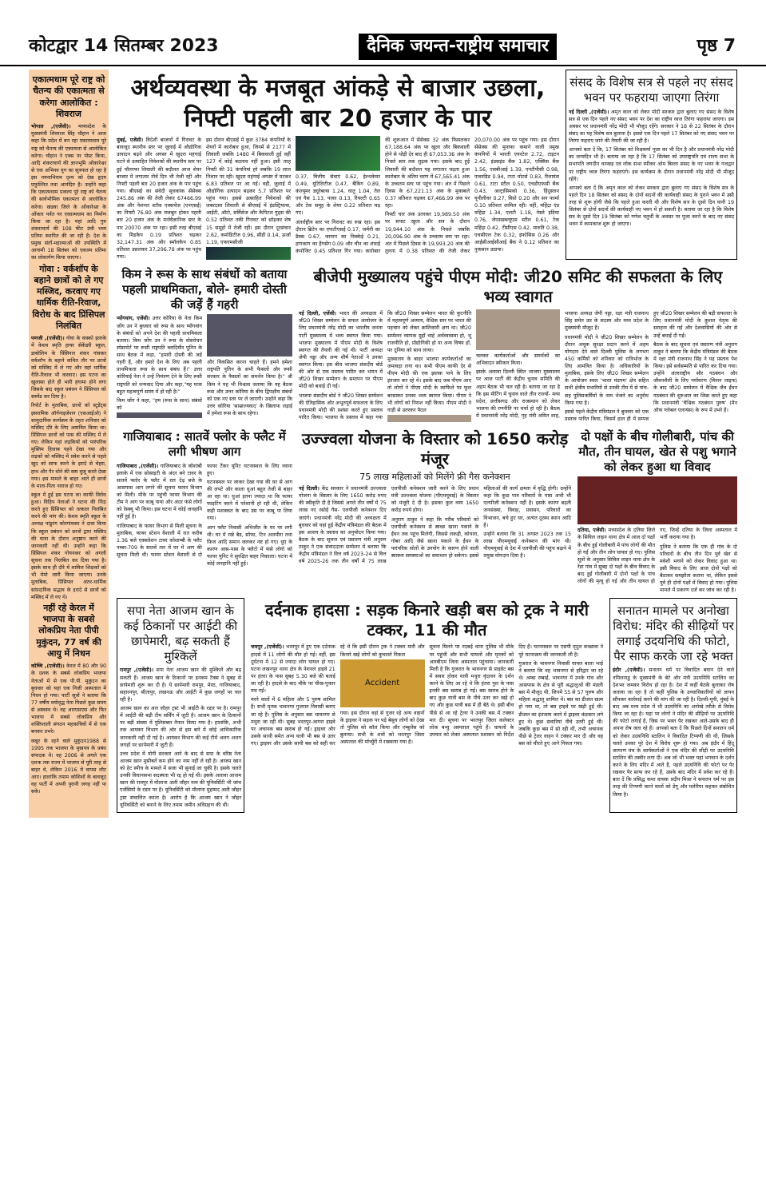कोटद्वार 14 सितम्बर 2023 दैनिक जयन्त-राष्ट्रीय समाचार पृष्ठ 7
एकात्मधाम पूरे राष्ट्र को चैतन्य की एकात्मता से करेगा आलोकित : शिवराज
भोपाल ,(एजेंसी)। मध्यप्रदेश के मुख्यमंत्री शिवराज सिंह चौहान ने आज कहा कि प्रदेश में बन रहा एकात्मधाम पूरे राष्ट्र को चैतन्य की एकात्मता से आलोकित करेगा। चौहान ने एक्स पर पोस्ट किया, आदि शंकराचार्य की ज्ञानभूमि ओंकारेश्वर से एक अभिनव युग का सूत्रपात हो रहा है इस नयनाभिराम दृश्य को देख हृदय प्रफुल्लित तथा आनंदित है। उन्होंने कहा कि एकात्मधाम प्रकल्प पूरे राष्ट्र को चैतन्य की सार्वभौमिक एकात्मता से आलोकित करेगा। खंडवा जिले के ओंकारेश्वर के ओंकार पर्वत पर एकात्मधाम का निर्माण किया जा रहा है। यहां आदि गुरु शंकराचार्य की 108 फीट उंची भव्य प्रतिमा स्थापित की जा रही है। देश के प्रमुख संतों-महात्माओं की उपस्थिति में आगामी 18 सितंबर को एकात्म प्रतिमा का लोकार्पण किया जाएगा।
गोवा : वर्कशॉप के बहाने छात्रों को ले गए मस्जिद, करवाए गए धार्मिक रीति-रिवाज, विरोध के बाद प्रिंसिपल निलंबित
पणजी ,(एजेंसी)। गोवा के वास्को इलाके में केशव स्मृति हायर सेकेंडरी स्कूल, डाबोलिम के प्रिंसिपल शंकर गांवकर वर्कशॉप के बहाने कथित तौर पर छात्रों को मस्जिद में ले गए और वहां धार्मिक रीति-रिवाज भी करवाए। इस घटना का खुलासा होते ही भारी हंगामा होने लगा जिसके बाद स्कूल प्रबंधन ने प्रिंसिपल को सस्पेंड कर दिया है।
रिपोर्ट के मुताबिक, छात्रों को स्टूडेंट्स इस्लामिक ऑर्गनाइजेशन (एसआईओ) ने सामुदायिक कार्यक्रम के तहत शनिवार को मस्जिद दौरे के लिए आमंत्रित किया था। प्रिंसिपल छात्रों को पास की मस्जिद में ले गए। लेकिन यहां लड़कियों को पारंपरिक मुस्लिम हिजाब पहने देखा गया और लड़कों को मस्जिद में प्रवेश करने से पहले खुद को साफ करने के इरादे से चेहरा, हाथ और पैर धोने की रस्म वुजू करते देखा गया। इस मामले के बाहर आते ही छात्रों के माता-पिता नाराज हो गए।
स्कूल में हुई इस घटना का काफी विरोध हुआ। विहिप नेताओं ने घटना की निंदा करते हुए प्रिंसिपल को तत्काल निलंबित करने की मांग की। केशव स्मृति स्कूल के अध्यक्ष पांडुरंग कोरगांवकर ने दावा किया कि स्कूल प्रबंधन को छात्रों द्वारा मस्जिद की यात्रा के दौरान अनुष्ठान करने की जानकारी नहीं थी। उन्होंने कहा कि प्रिंसिपल शंकर गोयनकर को अगली सूचना तक निलंबित कर दिया गया है। इसके साथ ही दौरे में शामिल शिक्षकों को भी मेमो जारी किया जाएगा। उनके मुताबिक, प्रिंसिपल अंतर-धार्मिक सांप्रदायिक सद्भाव के इरादे से छात्रों को मस्जिद में ले गए थे।
नहीं रहे केरल में भाजपा के सबसे लोकप्रिय नेता पीपी मुकुंदन, 77 वर्ष की आयु में निधन
कोच्चि ,(एजेंसी)। केरल में 80 और 90 के दशक के सबसे लोकप्रिय भाजपा नेताओं में से एक पी.पी. मुकुंदन का बुधवार को यहां एक निजी अस्पताल में निधन हो गया। पार्टी सूत्रों ने बताया कि 77 वर्षीय वयोवृद्ध नेता पिछले कुछ समय से अस्वस्थ थे। वह आरएसएस और फिर भाजपा में सबसे लोकप्रिय और शक्तिशाली संगठन महासचिवों में से एक बनकर उभरे।
कन्नूर के रहने वाले मुकुंदन1988 से 1995 तक भाजपा के मुखपत्र के प्रबंध संपादक थे। वह 2006 से अगले एक दशक तक राज्य में भाजपा से पूरी तरह से बाहर थे, लेकिन 2016 में वापस लौट आए। हालांकि तमाम कोशिशों के बावजूद वह पार्टी में अपनी पुरानी जगह नहीं पा सके।
अर्थव्यवस्था के मजबूत आंकड़े से बाजार उछला, निफ्टी पहली बार 20 हजार के पार
मुंबई, एजेंसी। विदेशी बाजारों में गिरावट के बावजूद स्थानीय स्तर पर जुलाई में औद्योगिक उत्पादन बढ़ने और अगस्त में खुदरा महंगाई घटने से उत्साहित निवेशकों की स्थानीय स्तर पर हुई चौतरफा लिवाली की बदौलत आज शेयर बाजार में लगातार नौवें दिन भी तेजी रही और निफ्टी पहली बार 20 हजार अंक के पार पहुंच गया। बीएसई का संवेदी सूचकांक सेंसेक्स 245.86 अंक की तेजी लेकर 67466.99 अंक और नेशनल स्टॉक एक्सचेंज (एनएसई) का निफ्टी 76.80 अंक मजबूत होकर पहली बार 20 हजार अंक के मनोवैज्ञानिक स्तर के पार 20070 अंक पर रहा। इसी तरह बीएसई का मिडकैप 0.19 प्रतिशत चढ़कर 32,147.31 अंक और स्मॉलकैप 0.85 प्रतिशत उछलकर 37,296.78 अंक पर पहुंच गया।
इस दौरान बीएसई में कुल 3784 कंपनियों के शेयरों में कारोबार हुआ, जिनमें से 2177 में लिवाली जबकि 1480 में बिकवाली हुई वहीं 127 में कोई बदलाव नहीं हुआ। इसी तरह निफ्टी की 31 कंपनियां हरे जबकि 19 लाल निशान पर रही। खुदरा महंगाई अगस्त में घटकर 6.83 प्रतिशत पर आ गई। वहीं, जुलाई में औद्योगिक उत्पादन बढ़कर 5.7 प्रतिशत पर पहुंच गया। इससे उत्साहित निवेशकों की जबरदस्त लिवाली से बीएसई में इंडस्ट्रियल्स, आईटी, ऑटो, सर्विसेज और कैपिटल गुड्स की 0.52 प्रतिशत तकी गिरावट को छोड़कर शेष 15 समूहों में तेजी रही। इस दौरान दूरसंचार 2.62, कमोडिटीज 0.96, सीडी 0.14, ऊर्जा 1.19, एफएमसीजी
0.37, वित्तीय सेवाएं 0.62, हेल्थकेयर 0.49, यूटिलिटीज 0.47, बैंकिंग 0.89, कंज्यूमर ड्यूरेबल्स 1.24, धातु 1.04, तेल एवं गैस 1.13, पावर 0.13, रियल्टी 0.65 और टेक समूह के शेयर 0.22 प्रतिशत चढ़ गए।
अंतर्राष्ट्रीय स्तर पर गिरावट का रुख रहा। इस दौरान ब्रिटेन का एफटीएसई 0.17, जर्मनी का डैक्स 0.67, जापान का निक्केई 0.21, हांगकांग का हैंगसेंग 0.09 और चीन का शंघाई कंपोजिट 0.45 प्रतिशत गिर गया। कारोबार की शुरूआत में सेंसेक्स 32 अंक फिसलकर 67,188.64 अंक पर खुला और बिकवाली होने से थोड़ी देर बाद ही 67,053.36 अंक के निचले स्तर तक लुढ़क गया। इसके बाद हुई लिवाली की बदौलत यह लगातार चढ़ता हुआ कारोबार के अंतिम चरण में 67,565.41 अंक के उच्चतम स्तर पर पहुंच गया। अंत में पिछले दिवस के 67,221.13 अंक के मुकाबले 0.37 प्रतिशत चढ़कर 67,466.99 अंक पर रहा।
निफ्टी चार अंक उतरकर 19,989.50 अंक पर सपाट खुला और सत्र के दौरान 19,944.10 अंक के निचले जबकि 20,096.90 अंक के उच्चतम स्तर पर रहा। अंत में पिछले दिवस के 19,993.20 अंक की तुलना में 0.38 प्रतिशत की तेजी लेकर 20,070.00 अंक पर पहुंच गया। इस दौरान सेंसेक्स की मुनाफा कमाने वाली प्रमुख कंपनियों में भारती एयरटेल 2.72, टाइटन 2.42, इंडसइंड बैंक 1.82, एक्सिस बैंक 1.56, एसबीआई 1.39, एनटीपीसी 0.98, पावरग्रिड 0.94, टाटा मोटर्स 0.83, रिलायंस 0.61, टाटा स्टील 0.50, एचडीएफसी बैंक 0.43, अल्ट्रासिमको 0.36, हिंदुस्तान यूनीलीवर 0.27, विप्रो 0.20 और सन फार्मा 0.10 प्रतिशत शामिल रही। वहीं, महिंद्रा एंड महिंद्रा 1.34, एलटी 1.18, नेस्ले इंडिया 0.76, जेएसडब्ल्यूएस स्टील 0.61, टेक महिंद्रा 0.42, टीसीएस 0.42, मारुति 0.38, एचसीएल टेक 0.32, इंफोसिस 0.26 और आईसीआईसीआई बैंक ने 0.12 प्रतिशत का नुकसान उठाया।
संसद के विशेष सत्र से पहले नए संसद भवन पर फहराया जाएगा तिरंगा
नई दिल्ली ,(एजेंसी)। अमृत काल को लेकर मोदी सरकार द्वारा बुलाए गए संसद के विशेष सत्र से एक दिन पहले नए संसद भवन पर देश का राष्ट्रीय ध्वज तिरंगा फहराया जाएगा। इस अवसर पर प्रधानमंत्री नरेंद्र मोदी भी मौजूद रहेंगे। सरकार ने 18 से 22 सितंबर के दौरान संसद का यह विशेष सत्र बुलाया है। इससे एक दिन पहले 17 सितंबर को नए संसद भवन पर तिरंगा फहराए जाने की तैयारी की जा रही है।
आपको बता दें कि, 17 सितंबर को विश्वकर्मा पूजा का भी दिन है और प्रधानमंत्री नरेंद्र मोदी का जन्मदिन भी है। बताया जा रहा है कि 17 सितंबर को उपराष्ट्रपति एवं राज्य सभा के सभापति जगदीप धनखड़ एवं लोक सभा स्पीकर ओम बिरला संसद के नए भवन के गजद्वार पर राष्ट्रीय ध्वज तिरंगा फहराएंगे। इस कार्यक्रम के दौरान प्रधानमंत्री नरेंद्र मोदी भी मौजूद रहेंगे।
आपको बता दें कि अमृत काल को लेकर सरकार द्वारा बुलाए गए संसद के विशेष सत्र के पहले दिन 18 सितंबर को संसद के दोनों सदनों की कार्यवाही संसद के पुराने भवन में उसी तरह से शुरू होगी जैसे कि पहले हुआ करती थी और विशेष सत्र के दूसरे दिन यानी 19 सितंबर से दोनों सदनों की कार्यवाही नए भवन में हो सकती है। बताया जा रहा है कि विशेष सत्र के दूसरे दिन 19 सितंबर को गणेश चतुर्थी के अवसर पर पूजा करने के बाद नए संसद भवन में कामकाज शुरू हो जाएगा।
किम ने रूस के साथ संबंधों को बताया पहली प्राथमिकता, बोले- हमारी दोस्ती की जड़ें हैं गहरी
प्योंगयांग, एजेंसी। उत्तर कोरिया के नेता किम जोंग उन ने बुधवार को रूस के साथ प्योंगयांग के संबंधों को अपने देश की पहली प्राथमिकता बताया। किम जोंग उन ने रूस के वोस्तोचन स्पेसपोर्ट पर रूसी राष्ट्रपति व्लादिमीर पुतिन के साथ बैठक में कहा, "हमारी दोस्ती की जड़ें गहरी हैं, और हमारे देश के लिए अब पहली प्राथमिकता रूस के साथ संबंध हैं।" उत्तर कोरियाई नेता ने उन्हें निमंत्रण देने के लिए रूसी राष्ट्रपति को धन्यवाद दिया और कहा,"यह यात्रा बहुत महत्वपूर्ण समय में हो रही है।"
किम जोंग ने कहा, "हम (रूस के साथ) संबंधों को
और विकसित करना चाहते हैं। हमने हमेशा राष्ट्रपति पुतिन के सभी फैसलों और रूसी सरकार के फैसलों का समर्थन किया है।" श्री किम ने यह भी विश्वास जताया कि यह बैठक रूस और उत्तर कोरिया के बीच द्विपक्षीय संबंधों को एक नए स्तर पर ले जाएगी। उन्होंने कहा कि उत्तर कोरिया 'साम्राज्यवाद' के खिलाफ लड़ाई में हमेशा रूस के साथ रहेगा।
बीजेपी मुख्यालय पहुंचे पीएम मोदी: जी20 समिट की सफलता के लिए भव्य स्वागत
नई दिल्ली, एजेंसी। भारत की अध्यक्षता में जी20 शिखर सम्मेलन के सफल आयोजन के लिए प्रधानमंत्री नरेंद्र मोदी का भारतीय जनता पार्टी मुख्यालय में भव्य स्वागत किया गया। भाजपा मुख्यालय में पीएम मोदी के विशेष स्वागत की तैयारी की गई थी। पार्टी अध्यक्ष जेपी नड्डा और अन्य शीर्ष नेताओं ने उनका स्वागत किया। इस बीच भाजपा संसदीय बोर्ड की ओर से एक प्रस्ताव पारित कर भारत में जी20 शिखर सम्मेलन के समापन पर पीएम मोदी को बधाई दी गई।
भाजपा संसदीय बोर्ड ने जी20 शिखर सम्मेलन की ऐतिहासिक और अभूतपूर्व सफलता के लिए प्रधानमंत्री मोदी की प्रशंसा करते हुए प्रस्ताव पारित किया। भाजपा के प्रस्ताव में कहा गया कि जी20 शिखर सम्मेलन भारत की कूटनीति में महत्वपूर्ण अध्याय, वैश्विक स्तर पर भारत की पहचान को लेकर क्रांतिकारी क्षण था। जी20 सम्मेलन व्यापक मुद्दों चाहे अर्थव्यवस्था हो, भू राजनीति हो, प्रौद्योगिकी हो या अन्य विषय हों, पर दुनिया को साथ लाया।
मुख्यालय के बाहर भाजपा कार्यकर्ताओं का जमावड़ा लगा था। सभी पीएम काफी देर से पीएम मोदी की एक झलक पाने के लिए इंतजार कर रहे थे। इसके बाद जब पीएम आए तो लोगों ने पीएम मोदी के काफिले पर फूल बरसाकर उनका भव्य स्वागत किया। पीएम ने भी लोगों को निराश नहीं किया। पीएम मोदी ने गाड़ी से उतरकर पैदल
चलकर कार्यकर्ताओं और समर्थकों का अभिवादन स्वीकार किया।
इसके अलावा दिल्ली स्थित भाजपा मुख्यालय पर आज पार्टी की केंद्रीय चुनाव समिति की अहम बैठक भी चल रही है। बताया जा रहा है कि इस मीटिंग में चुनाव वाले तीन राज्यों- मध्य प्रदेश, छत्तीसगढ़ और राजस्थान को लेकर भाजपा की रणनीति पर चर्चा हो रही है। बैठक में प्रधानमंत्री नरेंद्र मोदी, गृह मंत्री अमित शाह, भाजपा अध्यक्ष जेपी नड्डा, रक्षा मंत्री राजनाथ सिंह समेत उप्र के सदस्य और मध्य प्रदेश के मुख्यमंत्री मौजूद हैं।
प्रधानमंत्री मोदी ने जी20 शिखर सम्मेलन के दौरान अचूक सुरक्षा प्रदान करने में अहम योगदान देने वाले दिल्ली पुलिस के लगभग 450 कर्मियों को शनिवार को रात्रिभोज के लिए आमंत्रित किया है। अधिकारियों के मुताबिक, इसके लिए जी20 शिखर सम्मेलन के आयोजन स्थल 'भारत मंडपम' क्षेत्र सहित सभी क्षेत्रीय प्रभारियों से उनकी टीम में से पांच-छह पुलिसकर्मियों के नाम भेजने का अनुरोध किया गया है।
इससे पहले केंद्रीय मंत्रिमंडल ने बुधवार को एक प्रस्ताव पारित किया, जिसमें हाल ही में सम्पन्न हुए जी20 शिखर सम्मेलन की बड़ी सफलता के लिए प्रधानमंत्री मोदी के कुशल नेतृत्व की सराहना की गई और देशवासियों की ओर से उन्हें बधाई दी गई।
बैठक के बाद सूचना एवं प्रसारण मंत्री अनुराग ठाकुर ने बताया कि केंद्रीय मंत्रिमंडल की बैठक में रक्षा मंत्री राजनाथ सिंह ने यह प्रस्ताव पेश किया। इसे सर्वसम्मति से पारित कर दिया गया। उन्होंने अंतरराष्ट्रीय सौर गठबंधन और जीवनशैली के लिए पर्यावरण (मिशन लाइफ) के बाद जी20 सम्मेलन में वैश्विक जैव ईंधन गठबंधन की शुरुआत का जिक्र करते हुए कहा कि प्रधानमंत्री 'वैश्विक गठबंधन पुरुष' (मैन ऑफ ग्लोबल एलायंस) के रूप में उभरे हैं।
गाजियाबाद : सातवें फ्लोर के फ्लैट में लगी भीषण आग
गाजियाबाद ,(एजेंसी)। गाजियाबाद के कौशांबी इलाके में एक सोसाइटी के अंदर बने टावर के सातवें फ्लोर के फ्लैट में रात देढ़ बजे के आसपास आग लगने की सूचना फायर विभाग को मिली। मौके पर पहुंची फायर विभाग की टीम ने आग पर काबू पाया और अंदर फंसे लोगों को रेस्क्यू भी किया। इस घटना में कोई जनहानि नहीं हुई है।
गाजियाबाद के फायर विभाग से मिली सूचना के मुताबिक, फायर स्टेशन वैशाली में रात करीब 1.36 बजे एक्सप्रेशन टावर कोशाम्बी के फ्लैट नम्बर-709 के सातवें तल में घर में आग की सूचना मिली थी। फायर स्टेशन वैशाली से दो फायर टैंकर यूनिट घटनास्थल के लिए रवाना हुए।
घटनास्थल पर जाकर देखा गया की घर से आग की लपटे और काला धुआं बहुत तेजी से बाहर आ रहा था। धुआं इतना ज्यादा था कि फायर फाइटिंग करने में परेशानी हो रही थी, लेकिन कड़ी मशक्कत के बाद उस पर काबू पा लिया गया।
आग फ्लैट निवासी अभिजीत के घर पर लगी थी। घर में रखे बैड, सोफा, टिन अलमीरा तथा फ्रिज आदि समान जलकर नष्ट हो गए। धुएं के कारण आस-पास के फ्लैटो में फंसे लोगो को फायर यूनिट ने सुरक्षित बाहर निकाला। घटना में कोई जनहानि नहीं हुई।
उज्ज्वला योजना के विस्तार को 1650 करोड़ मंजूर
75 लाख महिलाओं को मिलेंगे फ्री गैस कनेक्शन
नई दिल्ली। केंद्र सरकार ने प्रधानमंत्री उज्ज्वला योजना के विस्तार के लिए 1650 करोड़ रुपए की स्वीकृति दी है जिससे अगले तीन वर्षों में 75 लाख नए रसोई गैस- एलपीजी कनेक्शन दिए जाएंगे। प्रधानमंत्री नरेंद्र मोदी की अध्यक्षता में बुधवार को यहां हुई केंद्रीय मंत्रिमंडल की बैठक में इस आशय के प्रस्ताव का अनुमोदन किया गया। बैठक के बाद सूचना एवं प्रसारण मंत्री अनुराग ठाकुर ने एक संवाददाता सम्मेलन में बताया कि केंद्रीय मंत्रिमंडल ने वित्त वर्ष 2023-24 से वित्त वर्ष 2025-26 तक तीन वर्षों में 75 लाख एलपीजी कनेक्शन जारी करने के लिए प्रधान मंत्री उज्ज्वला योजना (पीएमयूवाई) के विस्तार को मंजूरी दे दी है। इसका कुल व्यय 1650 करोड़ रुपये होगा।
अनुराग ठाकुर ने कहा कि गरीब परिवारों को एलपीजी कनेक्शन से स्वच्छ खाना पकाने के ईंधन तक पहुंच मिलेगी, जिससे लकड़ी, कोयला, गोबर आदि जैसे खाना पकाने के ईंधन के पारंपरिक स्रोतों के उपयोग के कारण होने वाली स्वास्थ्य समस्याओं का समाधान हो सकेगा। इससे महिलाओं की कार्य क्षमता में वृद्धि होगी। उन्होंने कहा कि कुछ पात्र परिवारों के पास अभी भी एलपीजी कनेक्शन नहीं है। इसके कारण बढ़ती जनसंख्या, विवाह, प्रवासन, परिवारों का विभाजन, बचे हुए घर, अत्यंत दूरस्थ स्थान आदि है।
उन्होंने बताया कि 31 अगस्त 2023 तक 15 लाख पीएमयूवाई कनेक्शन की मांग थी। पीएमयूवाई से देश में एलपीजी की पहुंच बढ़ाने में प्रमुख योगदान दिया है।
दो पक्षों के बीच गोलीबारी, पांच की मौत, तीन घायल, खेत से पशु भगाने को लेकर हुआ था विवाद
दतिया, एजेंसी। मध्यप्रदेश के दतिया जिले के सिविल लाइन थाना क्षेत्र में आज दो पक्षों के बीच हुई गोलीबारी में पांच लोगों की मौत हो गई और तीन लोग घायल हो गए। पुलिस सूत्रों के अनुसार सिविल लाइन थाना क्षेत्र के रेंडा गांव में सुबह दो पक्षों के बीच विवाद के बाद हुई गोलीबारी में दोनों पक्षों के पांच लोगों की मृत्यु हो गई और तीन घायल हो गए, जिन्हें दतिया के जिला अस्पताल में भर्ती कराया गया है।
पुलिस ने बताया कि एक ही गांव के दो परिवारों के बीच तीन दिन पूर्व खेत से मवेशी भगाने को लेकर विवाद हुआ था। इसी विवाद के लिए आज दोनों पक्षों को बैठाकर समझौता कराना था, लेकिन इससे पूर्व ही दोनों पक्षों में विवाद हो गया। पुलिस मामले में प्रकरण दर्ज कर जांच कर रही है।
सपा नेता आजम खान के कई ठिकानों पर आईटी की छापेमारी, बढ़ सकती हैं मुश्किलें
रामपुर ,(एजेंसी)। सपा नेता आजम खान की मुश्किलें और बढ़ सकती हैं। आजम खान के ठिकानों पर इनकम टैक्स ने सुबह से छापेमारी शुरू कर दी है। ये छापेमारी रामपुर, मेरठ, गाजियाबाद, सहारनपुर, सीतापुर, लखनऊ और आईटी में कुछ जगहों पर चल रही है।
आजम खान का अल जौहर ट्रस्ट भी आईटी के रडार पर है। रामपुर में आईटी की बड़ी टीम सर्चिंग में जुटी है। आजम खान के ठिकानों पर बड़ी संख्या में पुलिसबल तैनात किया गया है। हालांकि, अभी तक आयकर विभाग की ओर से इस बारे में कोई आधिकारिक जानकारी नहीं दी गई है। आयकर विभाग की कई टीमें अलग अलग जगहों पर छापेमारी में जुटी हैं।
उत्तर प्रदेश में योगी सरकार आने के बाद से सपा के वरिष्ठ नेता आजम खान मुसीबतें कम होने का नाम नहीं ले रही है। आजम खान को हेट स्पीच के मामले में सजा भी सुनाई जा चुकी है। इसके चलते उनकी विधानसभा सदस्यता भी रद्द हो गई थी। इसके अलावा आजम खान की रामपुर में मौलाना अली जौहर नाम की यूनिवर्सिटी भी जांच एजेंसियों के रडार पर है। यूनिवर्सिटी को मौलाना मुहम्मद अली जौहर ट्रस्ट संचालित करता है। आरोप है कि आजम खान ने जौहर यूनिवर्सिटी को बनाने के लिए तमाम जमीन अधिग्रहण की थी।
दर्दनाक हादसा : सड़क किनारे खड़ी बस को ट्रक ने मारी टक्कर, 11 की मौत
जयपुर ,(एजेंसी)। भरतपुर में हुए एक दर्दनाक हादसे में 11 लोगों की मौत हो गई। वहीं, इस दुर्घटना में 12 से ज्यादा लोग घायल हो गए। घटना लखनपुर थाना क्षेत्र के नेशनल हाइवे 21 पर हंतरा के पास सुबह 5.30 बजे की बताई जा रही है। हादसे के बाद मौके पर चीख-पुकार मच गई।
मरने वालों में 6 महिला और 5 पुरुष शामिल हैं। सभी मृतक भावनगर गुजरात निवासी बताए जा रहे हैं। पुलिस के अनुसार बस भावनगर से मथुरा जा रही थी। सुबह भरतपुर-आगरा हाइवे पर अचानक बस खराब हो गई। ड्राइवर और उसके साथी समेत अन्य यात्री भी बस से उतर गए। ड्राइवर और उसके साथी बस को सही कर रहे थे कि इसी दौरान ट्रक ने टक्कर मारी और किनारे खड़े लोगों को कुचलते निकल
Accident
गया। इस दौरान वहां से गुजर रहे अन्य वाहनों के ड्राइवर ने सड़क पर पड़े बेसुध लोगों को देखा तो पुलिस को कॉल किया और एम्बुलेंस को बुलाया। सभी के शवों को भरतपुर जिला अस्पताल की मॉर्च्युरी में रखवाया गया है।
सूचना मिलने पर नदबई थाना पुलिस भी मौके पर पहुंची और सभी घायलों और मृतकों को आरबीएम जिला अस्पताल पहुंचाया। जानकारी मिली है कि गुजरात के भावनगर से प्राइवेट बस में सवार होकर यात्री मथुरा वृंदावन के दर्शन करने के लिए आ रहे थे कि हंतरा पुल के पास इनकी बस खराब हो गई। बस खराब होने के बाद कुछ यात्री बस के नीचे उतर कर खड़े हो गए और कुछ यात्री बस में ही बैठे थे। इसी बीच पीछे से आ रहे ट्रेलर ने उनकी बस में टक्कर मार दी। सूचना पर भरतपुर जिला कलेक्टर लोक बन्धु अस्पताल पहुंचे हैं। घायलों के उपचार को लेकर अस्पताल प्रशासन को निर्देश दिए हैं। घटनास्थल पर एसपी मृदुल कच्छावा ने पूरे घटनाक्रम की जानकारी ली है।
गुजरात के भावनगर निवासी घायल बाला भाई ने बताया कि वह भावनगर से हरिद्वार जा रहे थे। अम्बा रम्बाई, भावनगर में उनके गांव और आसपास के क्षेत्र से पूरी श्रद्धालुओं की मंडली बस में मौजूद थी, जिनमें 55 से 57 पुरुष और महिला श्रद्धालु शामिल थे। बस का डीजल खत्म हो गया था, तो बस हाइवे पर खड़ी हुई थी। डीजल का इंतजाम करने में ड्राइवर कंडक्टर लगे हुए थे। कुछ सवारियां नीचे उतरी हुई थीं। जबकि कुछ बस में सो रही थीं, तभी अचानक पीछे से ट्रेलर वाहन ने टक्कर मार दी और वह बस को चीरते हुए आगे निकल गया।
सनातन मामले पर अनोखा विरोध: मंदिर की सीढ़ियों पर लगाई उदयनिधि की फोटो, पैर साफ करके जा रहे भक्त
इंदौर ,(एजेंसी)। सनातन धर्म पर विवादित बयान देने वाले तमिलनाडु के मुख्यमंत्री के बेटे और मंत्री उदयनिधि स्टालिन का देशभर जमकर विरोध हो रहा है। देश में कहीं बैठकें बुलाकर रोष जताया जा रहा है तो कहीं पुलिस के उच्चाधिकारियों को ज्ञापन सौंपकर कार्रवाई करने की मांग की जा रही है। दिल्ली-यूपी, मुंबई के बाद अब मध्य प्रदेश में भी उदयनिधि का अनोखे तरीके से विरोध किया जा रहा है। यहां पर लोगों ने मंदिर की सीढ़ियों पर उदयनिधि की फोटो लगाई है, जिस पर भक्त पैर रखकर आते-उसके बाद ही अपना रोष जता रहे हैं। आपको बता दें कि पिछले दिनों सनातन धर्म को लेकर उदयनिधि स्टालिन ने विवादित टिप्पणी की थी, जिसके चलते उनका पूरे देश में विरोध शुरू हो गया। अब इंदौर में हिंदू जागरण मंच के कार्यकर्ताओं ने एक मंदिर की सीढ़ी पर उदयनिधि स्टालिन की तस्वीर लगा दी। अब जो भी भक्त यहां भगवान के दर्शन करने के लिए मंदिर में आते हैं, पहले उदयनिधि की फोटो पर पैर रखकर पैर साफ कर रहे हैं, उसके बाद मंदिर में प्रवेश कर रहे हैं। बता दें कि प्रसिद्ध कथा वाचक प्रदीप मिश्रा ने सनातन धर्म पर इस तरह की टिप्पणी करने वालों को डेंगू और मलेरिया कहकर संबोधित किया है।